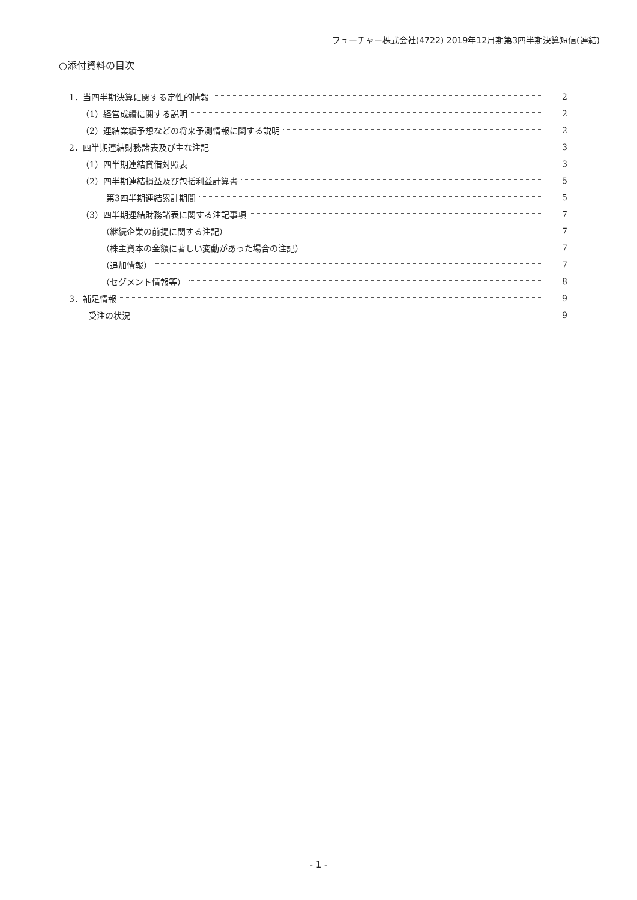フューチャー株式会社(4722) 2019年12月期第3四半期決算短信(連結)
○添付資料の目次
1．当四半期決算に関する定性的情報 2
（1）経営成績に関する説明 2
（2）連結業績予想などの将来予測情報に関する説明 2
2．四半期連結財務諸表及び主な注記 3
（1）四半期連結貸借対照表 3
（2）四半期連結損益及び包括利益計算書 5
第3四半期連結累計期間 5
（3）四半期連結財務諸表に関する注記事項 7
（継続企業の前提に関する注記） 7
（株主資本の金額に著しい変動があった場合の注記） 7
（追加情報） 7
（セグメント情報等） 8
3．補足情報 9
受注の状況 9
- 1 -